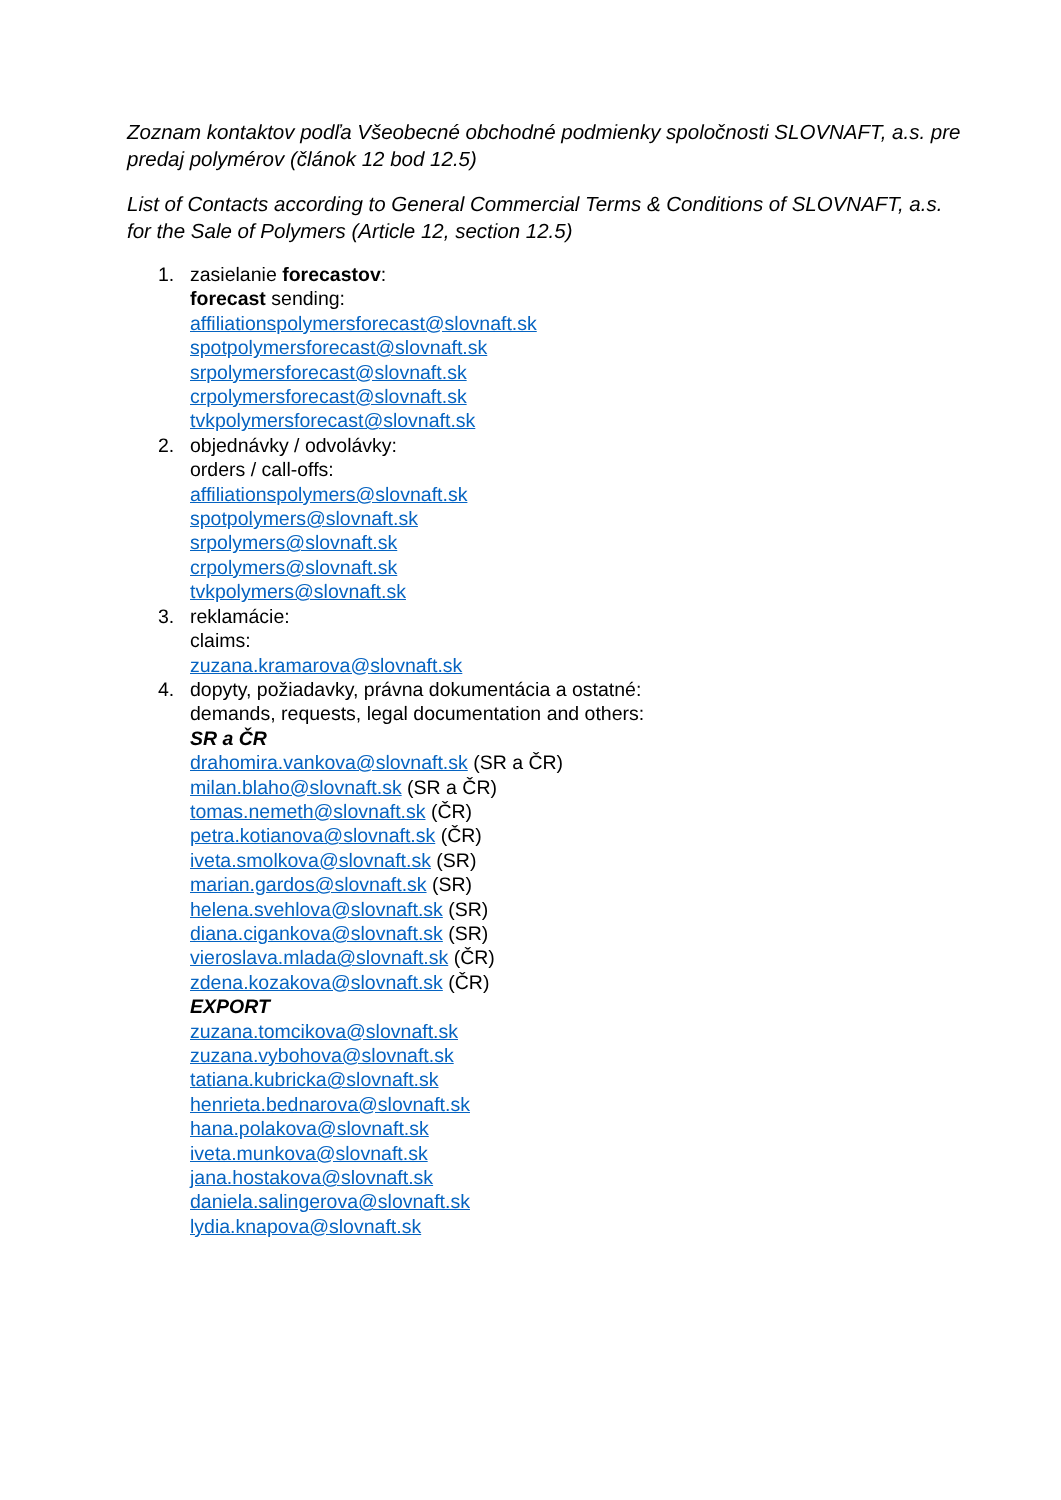Zoznam kontaktov podľa Všeobecné obchodné podmienky spoločnosti SLOVNAFT, a.s. pre predaj polymérov (článok 12 bod 12.5)
List of Contacts according to General Commercial Terms & Conditions of SLOVNAFT, a.s. for the Sale of Polymers (Article 12, section 12.5)
1. zasielanie forecastov:
forecast sending:
affiliationspolymersforecast@slovnaft.sk
spotpolymersforecast@slovnaft.sk
srpolymersforecast@slovnaft.sk
crpolymersforecast@slovnaft.sk
tvkpolymersforecast@slovnaft.sk
2. objednávky / odvolávky:
orders / call-offs:
affiliationspolymers@slovnaft.sk
spotpolymers@slovnaft.sk
srpolymers@slovnaft.sk
crpolymers@slovnaft.sk
tvkpolymers@slovnaft.sk
3. reklamácie:
claims:
zuzana.kramarova@slovnaft.sk
4. dopyty, požiadavky, právna dokumentácia a ostatné:
demands, requests, legal documentation and others:
SR a ČR
drahomira.vankova@slovnaft.sk (SR a ČR)
milan.blaho@slovnaft.sk (SR a ČR)
tomas.nemeth@slovnaft.sk (ČR)
petra.kotianova@slovnaft.sk (ČR)
iveta.smolkova@slovnaft.sk (SR)
marian.gardos@slovnaft.sk (SR)
helena.svehlova@slovnaft.sk (SR)
diana.cigankova@slovnaft.sk (SR)
vieroslava.mlada@slovnaft.sk (ČR)
zdena.kozakova@slovnaft.sk (ČR)
EXPORT
zuzana.tomcikova@slovnaft.sk
zuzana.vybohova@slovnaft.sk
tatiana.kubricka@slovnaft.sk
henrieta.bednarova@slovnaft.sk
hana.polakova@slovnaft.sk
iveta.munkova@slovnaft.sk
jana.hostakova@slovnaft.sk
daniela.salingerova@slovnaft.sk
lydia.knapova@slovnaft.sk